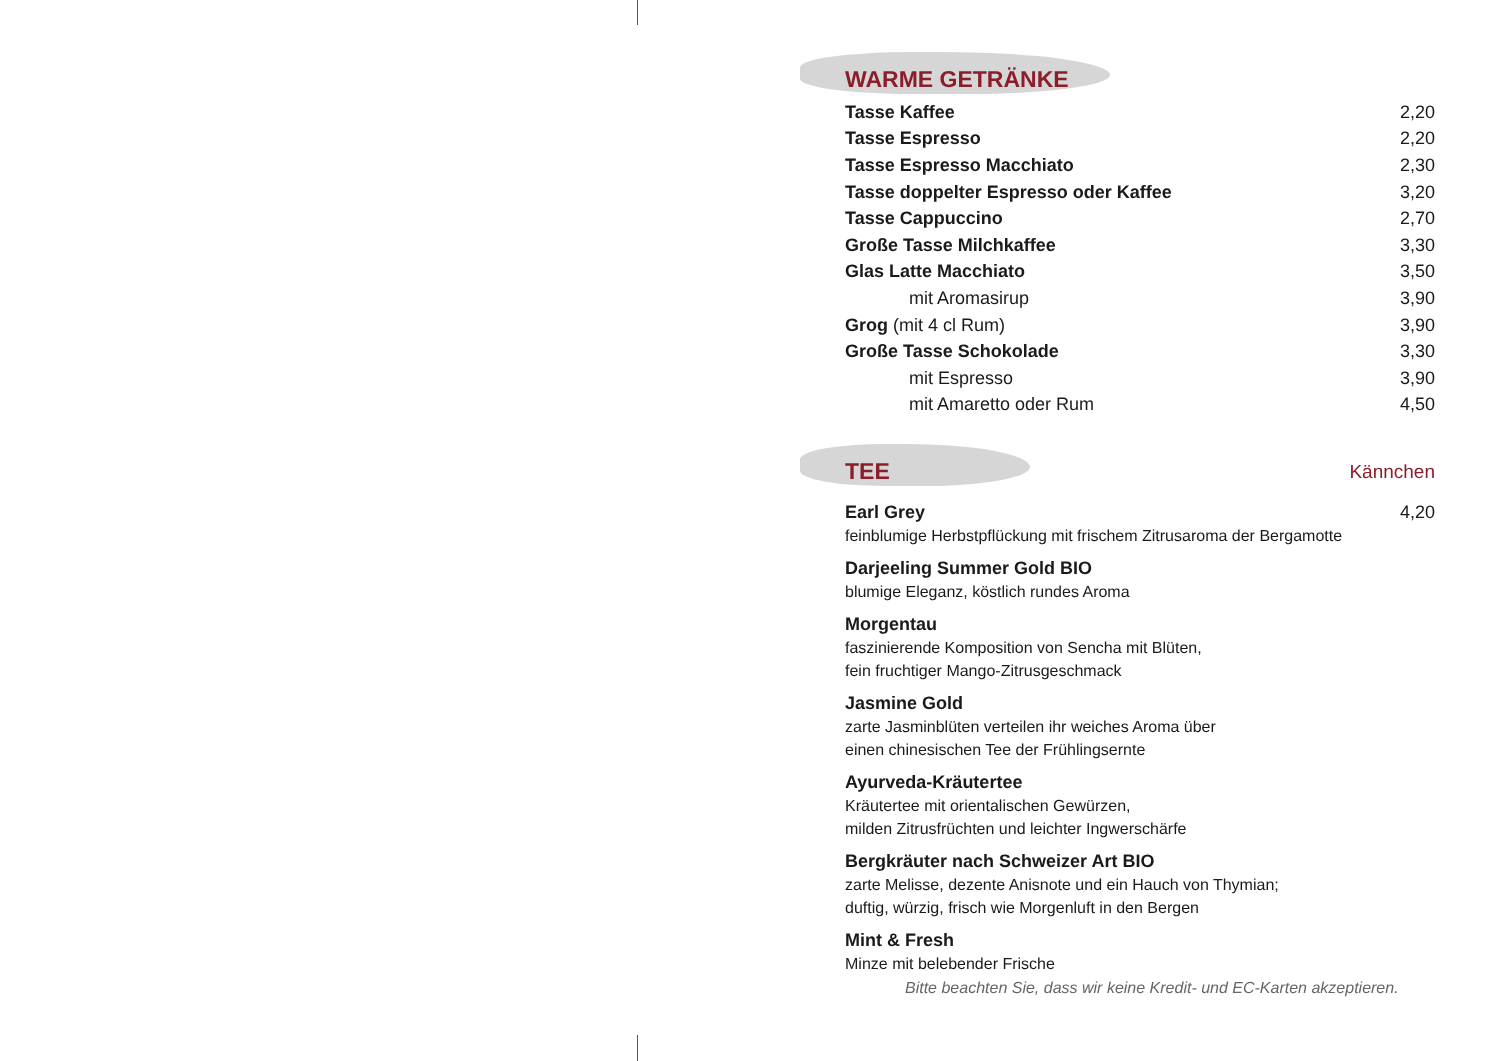WARME GETRÄNKE
| Tasse Kaffee | 2,20 |
| Tasse Espresso | 2,20 |
| Tasse Espresso Macchiato | 2,30 |
| Tasse doppelter Espresso oder Kaffee | 3,20 |
| Tasse Cappuccino | 2,70 |
| Große Tasse Milchkaffee | 3,30 |
| Glas Latte Macchiato | 3,50 |
| mit Aromasirup | 3,90 |
| Grog (mit 4 cl Rum) | 3,90 |
| Große Tasse Schokolade | 3,30 |
| mit Espresso | 3,90 |
| mit Amaretto oder Rum | 4,50 |
TEE
Kännchen
Earl Grey
feinblumige Herbstpflückung mit frischem Zitrusaroma der Bergamotte
4,20
Darjeeling Summer Gold BIO
blumige Eleganz, köstlich rundes Aroma
Morgentau
faszinierende Komposition von Sencha mit Blüten,
fein fruchtiger Mango-Zitrusgeschmack
Jasmine Gold
zarte Jasminblüten verteilen ihr weiches Aroma über
einen chinesischen Tee der Frühlingsernte
Ayurveda-Kräutertee
Kräutertee mit orientalischen Gewürzen,
milden Zitrusfrüchten und leichter Ingwerschärfe
Bergkräuter nach Schweizer Art BIO
zarte Melisse, dezente Anisnote und ein Hauch von Thymian;
duftig, würzig, frisch wie Morgenluft in den Bergen
Mint & Fresh
Minze mit belebender Frische
Bitte beachten Sie, dass wir keine Kredit- und EC-Karten akzeptieren.